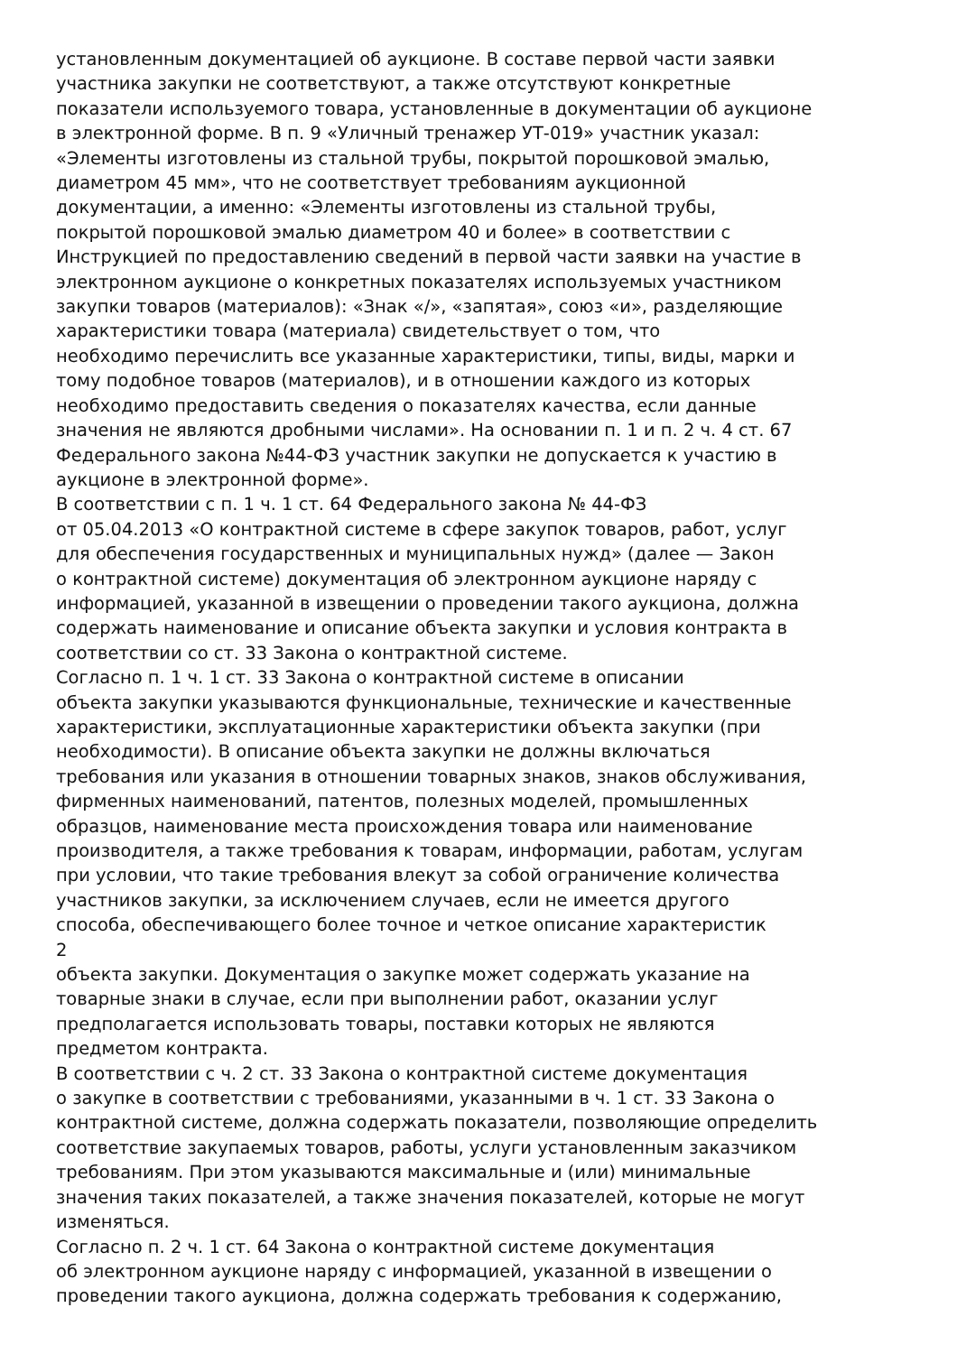установленным документацией об аукционе. В составе первой части заявки
участника закупки не соответствуют, а также отсутствуют конкретные
показатели используемого товара, установленные в документации об аукционе
в электронной форме. В п. 9 «Уличный тренажер УТ-019» участник указал:
«Элементы изготовлены из стальной трубы, покрытой порошковой эмалью,
диаметром 45 мм», что не соответствует требованиям аукционной
документации, а именно: «Элементы изготовлены из стальной трубы,
покрытой порошковой эмалью диаметром 40 и более» в соответствии с
Инструкцией по предоставлению сведений в первой части заявки на участие в
электронном аукционе о конкретных показателях используемых участником
закупки товаров (материалов): «Знак «/», «запятая», союз «и», разделяющие
характеристики товара (материала) свидетельствует о том, что
необходимо перечислить все указанные характеристики, типы, виды, марки и
тому подобное товаров (материалов), и в отношении каждого из которых
необходимо предоставить сведения о показателях качества, если данные
значения не являются дробными числами». На основании п. 1 и п. 2 ч. 4 ст. 67
Федерального закона №44-ФЗ участник закупки не допускается к участию в
аукционе в электронной форме».
В соответствии с п. 1 ч. 1 ст. 64 Федерального закона № 44-ФЗ
от 05.04.2013 «О контрактной системе в сфере закупок товаров, работ, услуг
для обеспечения государственных и муниципальных нужд» (далее — Закон
о контрактной системе) документация об электронном аукционе наряду с
информацией, указанной в извещении о проведении такого аукциона, должна
содержать наименование и описание объекта закупки и условия контракта в
соответствии со ст. 33 Закона о контрактной системе.
Согласно п. 1 ч. 1 ст. 33 Закона о контрактной системе в описании
объекта закупки указываются функциональные, технические и качественные
характеристики, эксплуатационные характеристики объекта закупки (при
необходимости). В описание объекта закупки не должны включаться
требования или указания в отношении товарных знаков, знаков обслуживания,
фирменных наименований, патентов, полезных моделей, промышленных
образцов, наименование места происхождения товара или наименование
производителя, а также требования к товарам, информации, работам, услугам
при условии, что такие требования влекут за собой ограничение количества
участников закупки, за исключением случаев, если не имеется другого
способа, обеспечивающего более точное и четкое описание характеристик
2
объекта закупки. Документация о закупке может содержать указание на
товарные знаки в случае, если при выполнении работ, оказании услуг
предполагается использовать товары, поставки которых не являются
предметом контракта.
В соответствии с ч. 2 ст. 33 Закона о контрактной системе документация
о закупке в соответствии с требованиями, указанными в ч. 1 ст. 33 Закона о
контрактной системе, должна содержать показатели, позволяющие определить
соответствие закупаемых товаров, работы, услуги установленным заказчиком
требованиям. При этом указываются максимальные и (или) минимальные
значения таких показателей, а также значения показателей, которые не могут
изменяться.
Согласно п. 2 ч. 1 ст. 64 Закона о контрактной системе документация
об электронном аукционе наряду с информацией, указанной в извещении о
проведении такого аукциона, должна содержать требования к содержанию,